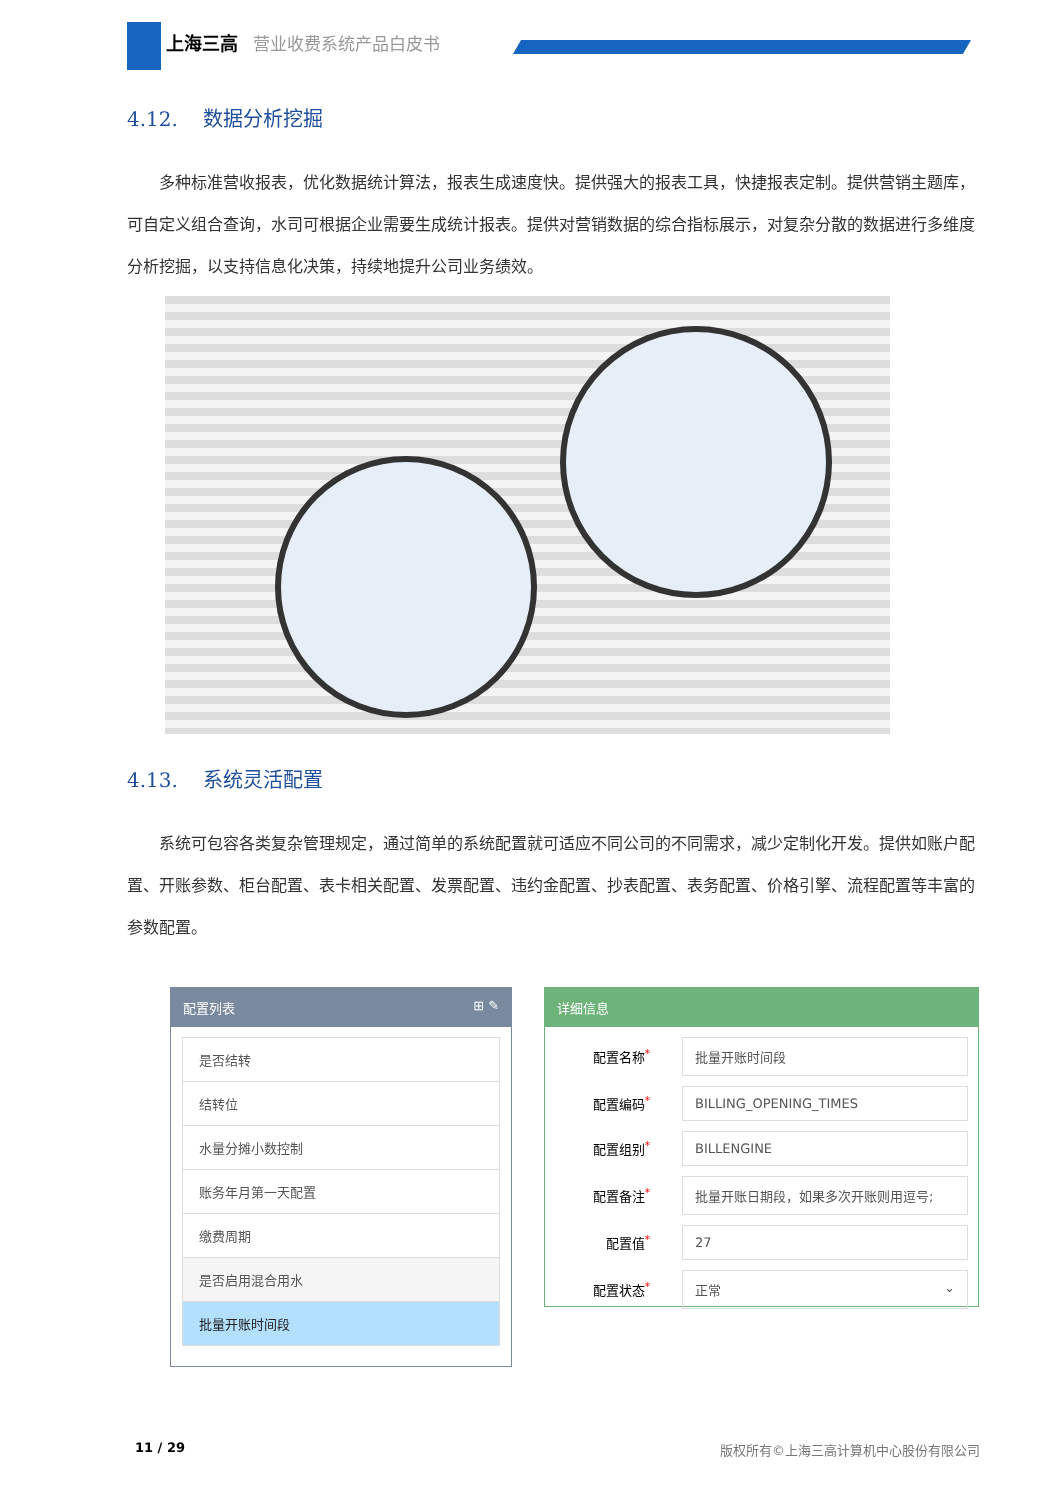上海三高 营业收费系统产品白皮书
4.12. 数据分析挖掘
多种标准营收报表，优化数据统计算法，报表生成速度快。提供强大的报表工具，快捷报表定制。提供营销主题库，可自定义组合查询，水司可根据企业需要生成统计报表。提供对营销数据的综合指标展示，对复杂分散的数据进行多维度分析挖掘，以支持信息化决策，持续地提升公司业务绩效。
4.13. 系统灵活配置
系统可包容各类复杂管理规定，通过简单的系统配置就可适应不同公司的不同需求，减少定制化开发。提供如账户配置、开账参数、柜台配置、表卡相关配置、发票配置、违约金配置、抄表配置、表务配置、价格引擎、流程配置等丰富的参数配置。
配置列表 ⊞ ✎
是否结转
结转位
水量分摊小数控制
账务年月第一天配置
缴费周期
是否启用混合用水
批量开账时间段
详细信息
配置名称<sup>*</sup> 批量开账时间段
配置编码<sup>*</sup> BILLING_OPENING_TIMES
配置组别<sup>*</sup> BILLENGINE
配置备注<sup>*</sup> 批量开账日期段，如果多次开账则用逗号;
配置值<sup>*</sup> 27
配置状态<sup>*</sup> 正常 ⌄
11 / 29 版权所有©上海三高计算机中心股份有限公司